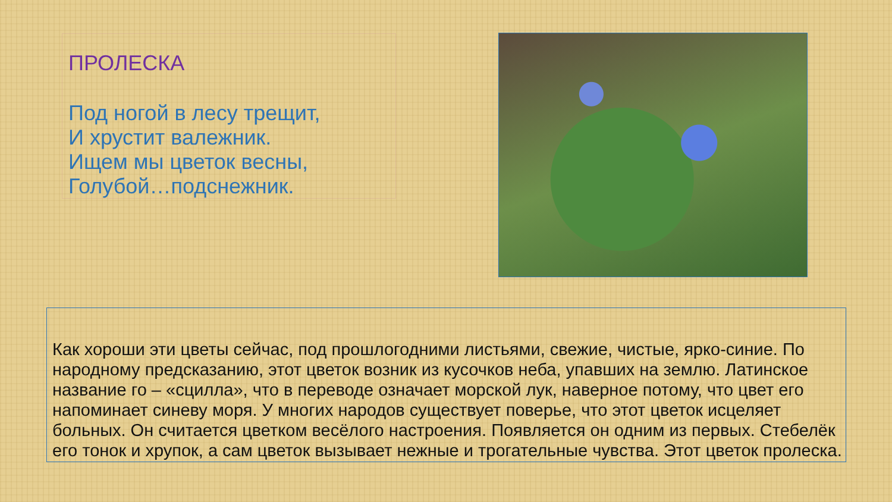ПРОЛЕСКА
Под ногой в лесу трещит,
И хрустит валежник.
Ищем мы цветок весны,
Голубой…подснежник.
Как хороши эти цветы сейчас, под прошлогодними листьями, свежие, чистые, ярко-синие. По народному предсказанию, этот цветок возник из кусочков неба, упавших на землю. Латинское название го – «сцилла», что в переводе означает морской лук, наверное потому, что цвет его напоминает синеву моря. У многих народов существует поверье, что этот цветок исцеляет больных. Он считается цветком весёлого настроения. Появляется он одним из первых. Стебелёк его тонок и хрупок, а сам цветок вызывает нежные и трогательные чувства. Этот цветок пролеска.